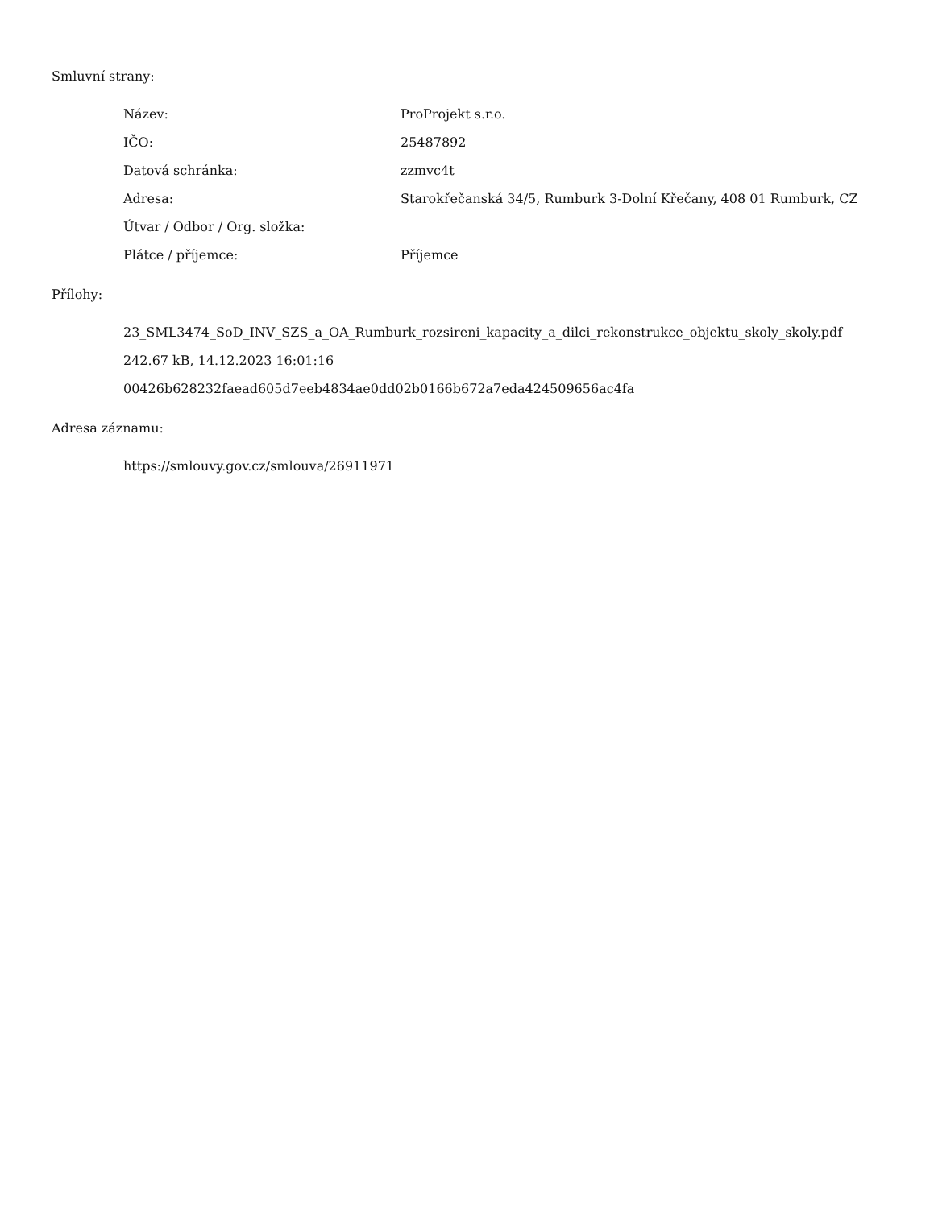Smluvní strany:
Název: ProProjekt s.r.o.
IČO: 25487892
Datová schránka: zzmvc4t
Adresa: Starokřečanská 34/5, Rumburk 3-Dolní Křečany, 408 01 Rumburk, CZ
Útvar / Odbor / Org. složka:
Plátce / příjemce: Příjemce
Přílohy:
23_SML3474_SoD_INV_SZS_a_OA_Rumburk_rozsireni_kapacity_a_dilci_rekonstrukce_objektu_skoly_skoly.pdf
242.67 kB, 14.12.2023 16:01:16
00426b628232faead605d7eeb4834ae0dd02b0166b672a7eda424509656ac4fa
Adresa záznamu:
https://smlouvy.gov.cz/smlouva/26911971